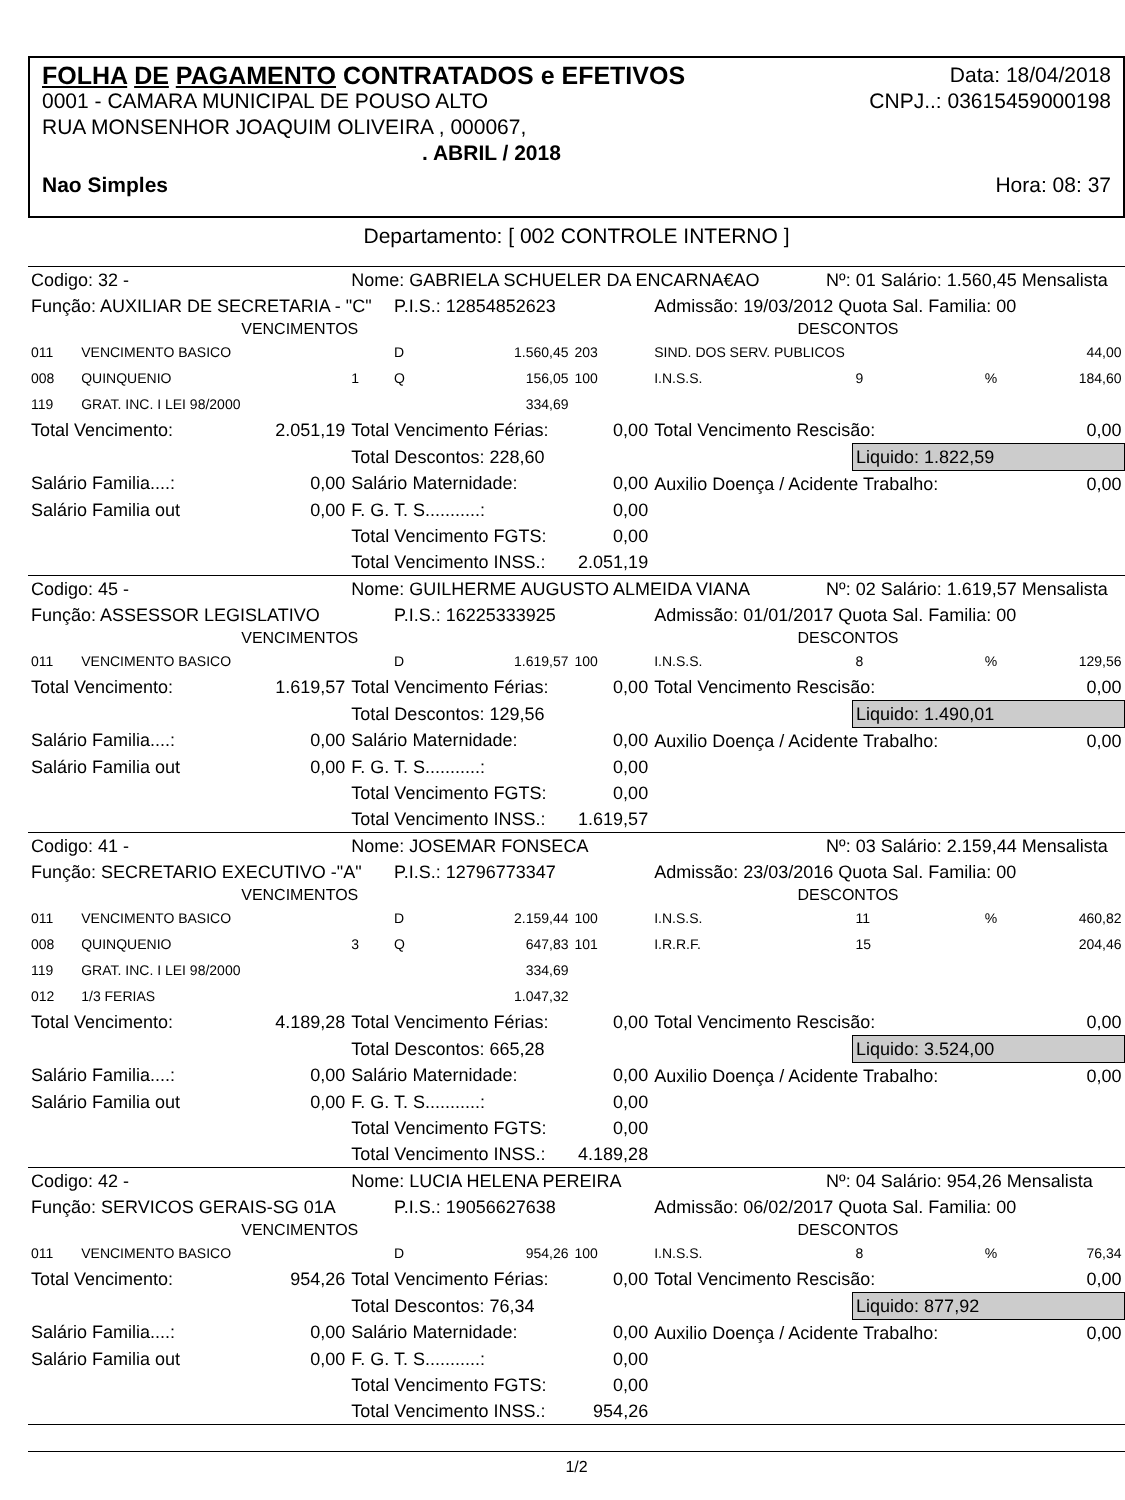FOLHA DE PAGAMENTO CONTRATADOS e EFETIVOS Data: 18/04/2018
0001 - CAMARA MUNICIPAL DE POUSO ALTO CNPJ..: 03615459000198
RUA MONSENHOR JOAQUIM OLIVEIRA , 000067,
. ABRIL / 2018
Nao Simples Hora: 08: 37
Departamento: [ 002 CONTROLE INTERNO ]
| Codigo: 32 - | | | Nome: GABRIELA SCHUELER DA ENCARNA€AO | | | | | Nº: 01 Salário: 1.560,45 Mensalista | | | |
| Função: AUXILIAR DE SECRETARIA - "C" | | | | P.I.S.: 12854852623 | | | Admissão: 19/03/2012 Quota Sal. Familia: 00 | | | | |
| VENCIMENTOS | | | | | | DESCONTOS | | | | | |
| 011 | VENCIMENTO BASICO | | | D | 1.560,45 | 203 | SIND. DOS SERV. PUBLICOS | | | | 44,00 |
| 008 | QUINQUENIO | | 1 | Q | 156,05 | 100 | I.N.S.S. | | 9 | % | 184,60 |
| 119 | GRAT. INC. I LEI 98/2000 | | | | 334,69 | | | | | | |
| Total Vencimento: | | 2.051,19 | Total Vencimento Férias: | | | 0,00 | Total Vencimento Rescisão: | | | | 0,00 |
| | | | Total Descontos: 228,60 | | | | | | Liquido: 1.822,59 | | |
| Salário Familia....: | | 0,00 | Salário Maternidade: | | | 0,00 | Auxilio Doença / Acidente Trabalho: | | | | 0,00 |
| Salário Familia out | | 0,00 | F. G. T. S...........: | | | 0,00 | | | | | |
| | | | Total Vencimento FGTS: | | | 0,00 | | | | | |
| | | | Total Vencimento INSS.: | | | 2.051,19 | | | | | |
| Codigo: 45 - | | | Nome: GUILHERME AUGUSTO ALMEIDA VIANA | | | | | Nº: 02 Salário: 1.619,57 Mensalista | | | |
| Função: ASSESSOR LEGISLATIVO | | | | P.I.S.: 16225333925 | | | Admissão: 01/01/2017 Quota Sal. Familia: 00 | | | | |
| VENCIMENTOS | | | | | | DESCONTOS | | | | | |
| 011 | VENCIMENTO BASICO | | | D | 1.619,57 | 100 | I.N.S.S. | | 8 | % | 129,56 |
| Total Vencimento: | | 1.619,57 | Total Vencimento Férias: | | | 0,00 | Total Vencimento Rescisão: | | | | 0,00 |
| | | | Total Descontos: 129,56 | | | | | | Liquido: 1.490,01 | | |
| Salário Familia....: | | 0,00 | Salário Maternidade: | | | 0,00 | Auxilio Doença / Acidente Trabalho: | | | | 0,00 |
| Salário Familia out | | 0,00 | F. G. T. S...........: | | | 0,00 | | | | | |
| | | | Total Vencimento FGTS: | | | 0,00 | | | | | |
| | | | Total Vencimento INSS.: | | | 1.619,57 | | | | | |
| Codigo: 41 - | | | Nome: JOSEMAR FONSECA | | | | | Nº: 03 Salário: 2.159,44 Mensalista | | | |
| Função: SECRETARIO EXECUTIVO -"A" | | | | P.I.S.: 12796773347 | | | Admissão: 23/03/2016 Quota Sal. Familia: 00 | | | | |
| VENCIMENTOS | | | | | | DESCONTOS | | | | | |
| 011 | VENCIMENTO BASICO | | | D | 2.159,44 | 100 | I.N.S.S. | | 11 | % | 460,82 |
| 008 | QUINQUENIO | | 3 | Q | 647,83 | 101 | I.R.R.F. | | 15 | | 204,46 |
| 119 | GRAT. INC. I LEI 98/2000 | | | | 334,69 | | | | | | |
| 012 | 1/3 FERIAS | | | | 1.047,32 | | | | | | |
| Total Vencimento: | | 4.189,28 | Total Vencimento Férias: | | | 0,00 | Total Vencimento Rescisão: | | | | 0,00 |
| | | | Total Descontos: 665,28 | | | | | | Liquido: 3.524,00 | | |
| Salário Familia....: | | 0,00 | Salário Maternidade: | | | 0,00 | Auxilio Doença / Acidente Trabalho: | | | | 0,00 |
| Salário Familia out | | 0,00 | F. G. T. S...........: | | | 0,00 | | | | | |
| | | | Total Vencimento FGTS: | | | 0,00 | | | | | |
| | | | Total Vencimento INSS.: | | | 4.189,28 | | | | | |
| Codigo: 42 - | | | Nome: LUCIA HELENA PEREIRA | | | | | Nº: 04 Salário: 954,26 Mensalista | | | |
| Função: SERVICOS GERAIS-SG 01A | | | | P.I.S.: 19056627638 | | | Admissão: 06/02/2017 Quota Sal. Familia: 00 | | | | |
| VENCIMENTOS | | | | | | DESCONTOS | | | | | |
| 011 | VENCIMENTO BASICO | | | D | 954,26 | 100 | I.N.S.S. | | 8 | % | 76,34 |
| Total Vencimento: | | 954,26 | Total Vencimento Férias: | | | 0,00 | Total Vencimento Rescisão: | | | | 0,00 |
| | | | Total Descontos: 76,34 | | | | | | Liquido: 877,92 | | |
| Salário Familia....: | | 0,00 | Salário Maternidade: | | | 0,00 | Auxilio Doença / Acidente Trabalho: | | | | 0,00 |
| Salário Familia out | | 0,00 | F. G. T. S...........: | | | 0,00 | | | | | |
| | | | Total Vencimento FGTS: | | | 0,00 | | | | | |
| | | | Total Vencimento INSS.: | | | 954,26 | | | | | |
1/2